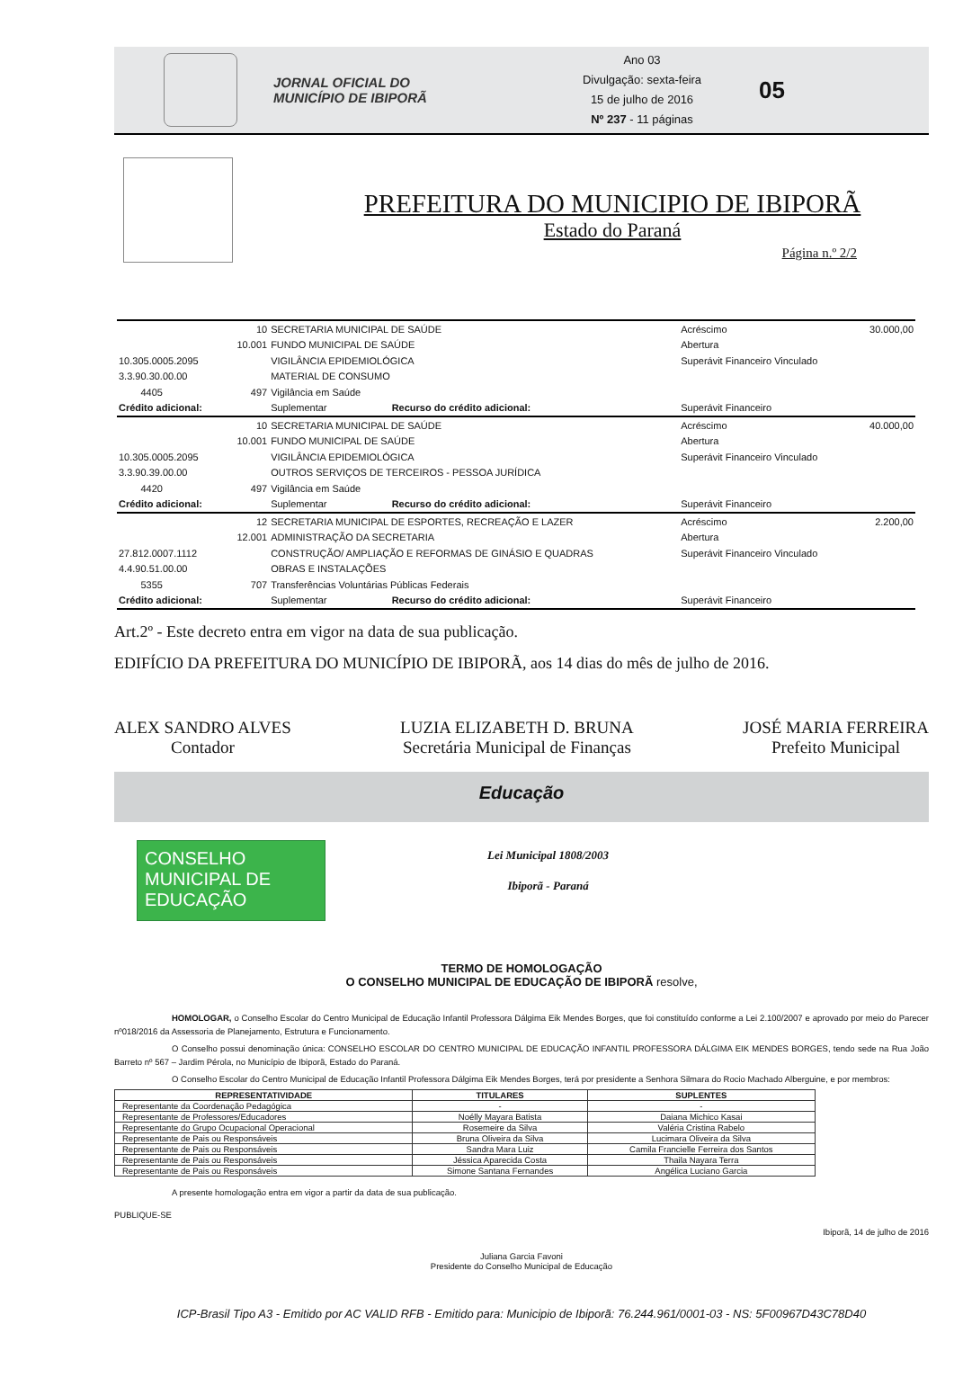JORNAL OFICIAL DO
MUNICÍPIO DE IBIPORÃ
Ano 03
Divulgação: sexta-feira
15 de julho de 2016
Nº 237 - 11 páginas
05
PREFEITURA DO MUNICIPIO DE IBIPORÃ
Estado do Paraná
Página n.º 2/2
| | 10 | SECRETARIA MUNICIPAL DE SAÚDE | | Acréscimo | 30.000,00 |
| | 10.001 | FUNDO MUNICIPAL DE SAÚDE | | Abertura | |
| 10.305.0005.2095 | | VIGILÂNCIA EPIDEMIOLÓGICA | | Superávit Financeiro Vinculado | |
| 3.3.90.30.00.00 | | MATERIAL DE CONSUMO | | | |
| 4405 | 497 | Vigilância em Saúde | | | |
| Crédito adicional: | | Suplementar | Recurso do crédito adicional: | Superávit Financeiro | |
| | 10 | SECRETARIA MUNICIPAL DE SAÚDE | | Acréscimo | 40.000,00 |
| | 10.001 | FUNDO MUNICIPAL DE SAÚDE | | Abertura | |
| 10.305.0005.2095 | | VIGILÂNCIA EPIDEMIOLÓGICA | | Superávit Financeiro Vinculado | |
| 3.3.90.39.00.00 | | OUTROS SERVIÇOS DE TERCEIROS - PESSOA JURÍDICA | | | |
| 4420 | 497 | Vigilância em Saúde | | | |
| Crédito adicional: | | Suplementar | Recurso do crédito adicional: | Superávit Financeiro | |
| | 12 | SECRETARIA MUNICIPAL DE ESPORTES, RECREAÇÃO E LAZER | | Acréscimo | 2.200,00 |
| | 12.001 | ADMINISTRAÇÃO DA SECRETARIA | | Abertura | |
| 27.812.0007.1112 | | CONSTRUÇÃO/ AMPLIAÇÃO E REFORMAS DE GINÁSIO E QUADRAS | | Superávit Financeiro Vinculado | |
| 4.4.90.51.00.00 | | OBRAS E INSTALAÇÕES | | | |
| 5355 | 707 | Transferências Voluntárias Públicas Federais | | | |
| Crédito adicional: | | Suplementar | Recurso do crédito adicional: | Superávit Financeiro | |
Art.2º - Este decreto entra em vigor na data de sua publicação.
EDIFÍCIO DA PREFEITURA DO MUNICÍPIO DE IBIPORÃ, aos 14 dias do mês de julho de 2016.
ALEX SANDRO ALVES
Contador
LUZIA ELIZABETH D. BRUNA
Secretária Municipal de Finanças
JOSÉ MARIA FERREIRA
Prefeito Municipal
Educação
CONSELHO MUNICIPAL DE
EDUCAÇÃO
Lei Municipal 1808/2003
Ibiporã - Paraná
TERMO DE HOMOLOGAÇÃO
O CONSELHO MUNICIPAL DE EDUCAÇÃO DE IBIPORÃ resolve,
HOMOLOGAR, o Conselho Escolar do Centro Municipal de Educação Infantil Professora Dálgima Eik Mendes Borges, que foi constituído conforme a Lei 2.100/2007 e aprovado por meio do Parecer nº018/2016 da Assessoria de Planejamento, Estrutura e Funcionamento.
O Conselho possui denominação única: CONSELHO ESCOLAR DO CENTRO MUNICIPAL DE EDUCAÇÃO INFANTIL PROFESSORA DÁLGIMA EIK MENDES BORGES, tendo sede na Rua João Barreto nº 567 – Jardim Pérola, no Município de Ibiporã, Estado do Paraná.
O Conselho Escolar do Centro Municipal de Educação Infantil Professora Dálgima Eik Mendes Borges, terá por presidente a Senhora Silmara do Rocio Machado Alberguine, e por membros:
| REPRESENTATIVIDADE | TITULARES | SUPLENTES |
| --- | --- | --- |
| Representante da Coordenação Pedagógica | - | - |
| Representante de Professores/Educadores | Noélly Mayara Batista | Daiana Michico Kasai |
| Representante do Grupo Ocupacional Operacional | Rosemeire da Silva | Valéria Cristina Rabelo |
| Representante de Pais ou Responsáveis | Bruna Oliveira da Silva | Lucimara Oliveira da Silva |
| Representante de Pais ou Responsáveis | Sandra Mara Luiz | Camila Francielle Ferreira dos Santos |
| Representante de Pais ou Responsáveis | Jéssica Aparecida Costa | Thaila Nayara Terra |
| Representante de Pais ou Responsáveis | Simone Santana Fernandes | Angélica Luciano Garcia |
A presente homologação entra em vigor a partir da data de sua publicação.
PUBLIQUE-SE
Ibiporã, 14 de julho de 2016
Juliana Garcia Favoni
Presidente do Conselho Municipal de Educação
ICP-Brasil Tipo A3 - Emitido por AC VALID RFB - Emitido para: Municipio de Ibiporã: 76.244.961/0001-03 - NS: 5F00967D43C78D40